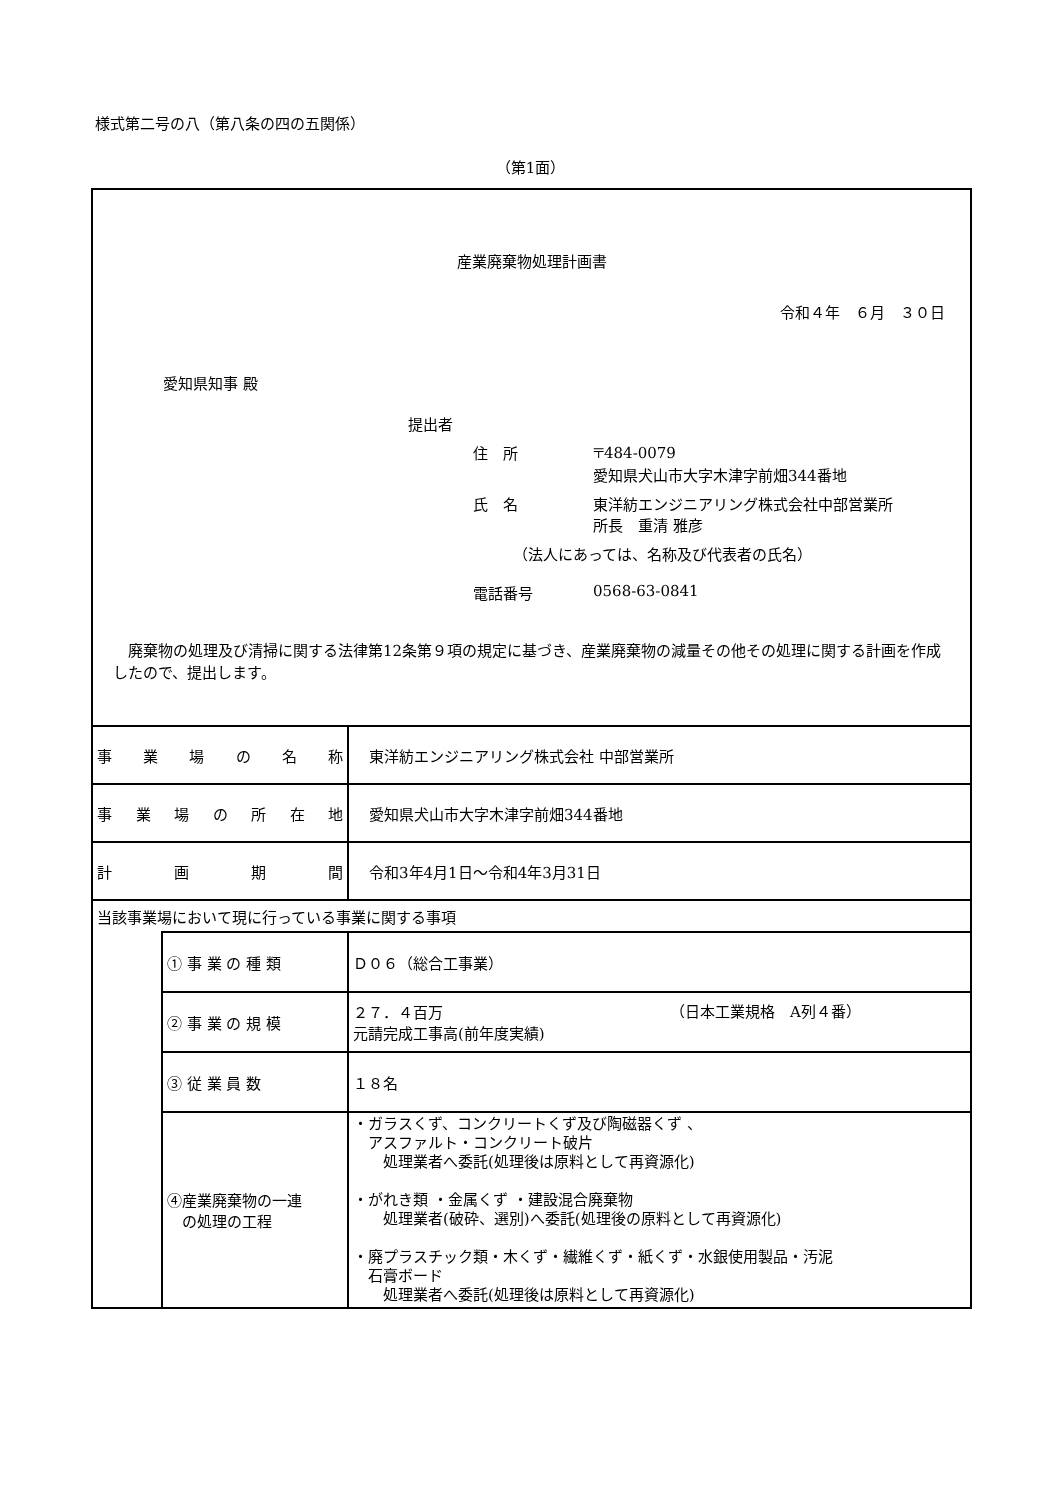様式第二号の八（第八条の四の五関係）
（第1面）
産業廃棄物処理計画書
令和４年　６月　３０日
愛知県知事 殿
提出者
住　所 〒484-0079
愛知県犬山市大字木津字前畑344番地
氏　名 東洋紡エンジニアリング株式会社中部営業所
所長　重清 雅彦
（法人にあっては、名称及び代表者の氏名）
電話番号 0568-63-0841
廃棄物の処理及び清掃に関する法律第12条第９項の規定に基づき、産業廃棄物の減量その他その処理に関する計画を作成したので、提出します。
| 事業場の名称 | | 東洋紡エンジニアリング株式会社 中部営業所 |
| 事業場の所在地 | | 愛知県犬山市大字木津字前畑344番地 |
| 計画期間 | | 令和3年4月1日～令和4年3月31日 |
| 当該事業場において現に行っている事業に関する事項 | | |
| | ① 事 業 の 種 類 | Ｄ０６（総合工事業） |
| | ② 事 業 の 規 模 | ２７．４百万 元請完成工事高(前年度実績) |
| | ③ 従 業 員 数 | １８名 |
| | ④産業廃棄物の一連 の処理の工程 | ・ガラスくず、コンクリートくず及び陶磁器くず 、 アスファルト・コンクリート破片 処理業者へ委託(処理後は原料として再資源化) ・がれき類 ・金属くず ・建設混合廃棄物 処理業者(破砕、選別)へ委託(処理後の原料として再資源化) ・廃プラスチック類・木くず・繊維くず・紙くず・水銀使用製品・汚泥 石膏ボード 処理業者へ委託(処理後は原料として再資源化) |
（日本工業規格　A列４番）